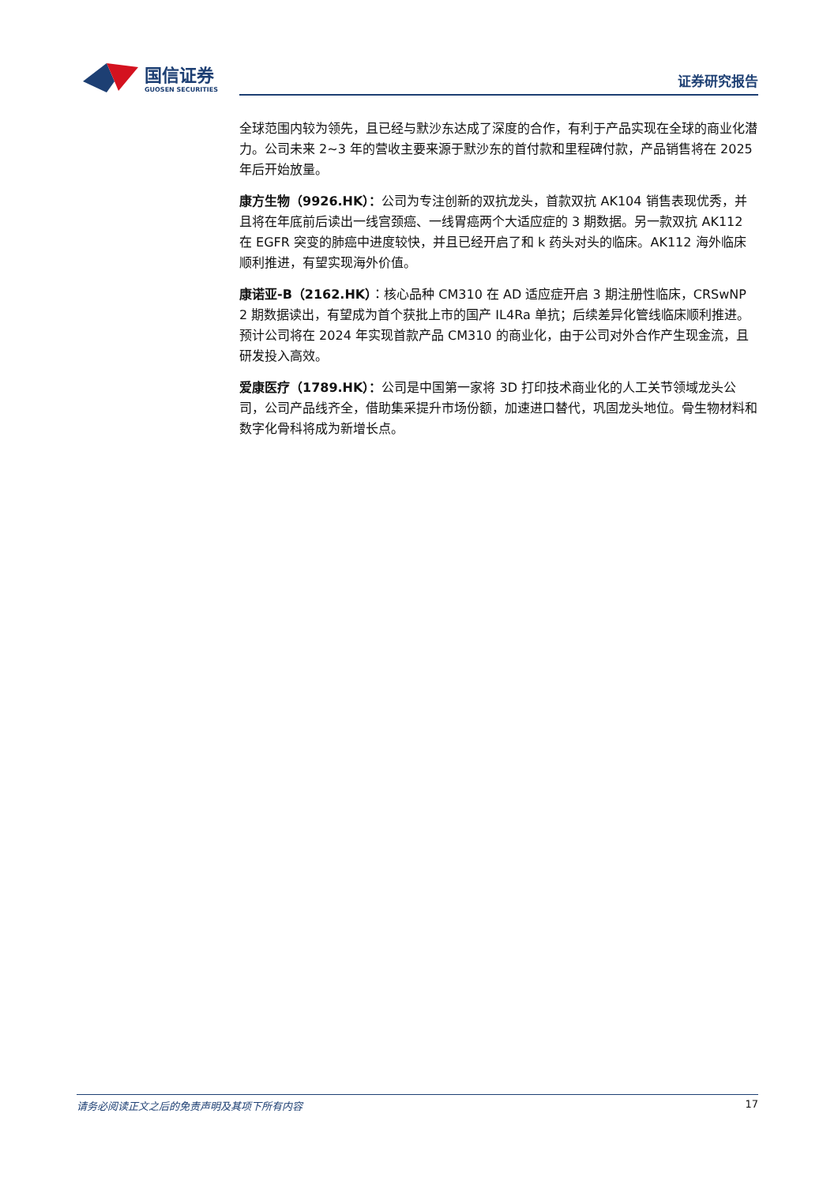国信证券
GUOSEN SECURITIES
证券研究报告
全球范围内较为领先，且已经与默沙东达成了深度的合作，有利于产品实现在全球的商业化潜力。公司未来 2~3 年的营收主要来源于默沙东的首付款和里程碑付款，产品销售将在 2025 年后开始放量。
康方生物（9926.HK）：公司为专注创新的双抗龙头，首款双抗 AK104 销售表现优秀，并且将在年底前后读出一线宫颈癌、一线胃癌两个大适应症的 3 期数据。另一款双抗 AK112 在 EGFR 突变的肺癌中进度较快，并且已经开启了和 k 药头对头的临床。AK112 海外临床顺利推进，有望实现海外价值。
康诺亚-B（2162.HK）：核心品种 CM310 在 AD 适应症开启 3 期注册性临床，CRSwNP 2 期数据读出，有望成为首个获批上市的国产 IL4Ra 单抗；后续差异化管线临床顺利推进。预计公司将在 2024 年实现首款产品 CM310 的商业化，由于公司对外合作产生现金流，且研发投入高效。
爱康医疗（1789.HK）：公司是中国第一家将 3D 打印技术商业化的人工关节领域龙头公司，公司产品线齐全，借助集采提升市场份额，加速进口替代，巩固龙头地位。骨生物材料和数字化骨科将成为新增长点。
请务必阅读正文之后的免责声明及其项下所有内容 17